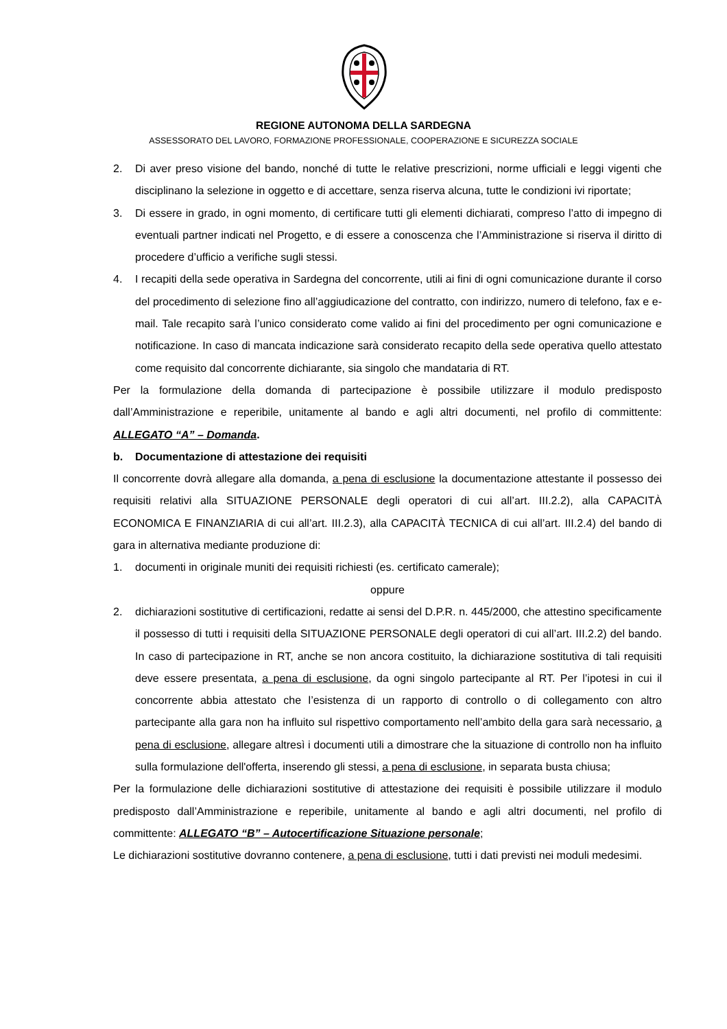REGIONE AUTONOMA DELLA SARDEGNA
ASSESSORATO DEL LAVORO, FORMAZIONE PROFESSIONALE, COOPERAZIONE E SICUREZZA SOCIALE
2. Di aver preso visione del bando, nonché di tutte le relative prescrizioni, norme ufficiali e leggi vigenti che disciplinano la selezione in oggetto e di accettare, senza riserva alcuna, tutte le condizioni ivi riportate;
3. Di essere in grado, in ogni momento, di certificare tutti gli elementi dichiarati, compreso l’atto di impegno di eventuali partner indicati nel Progetto, e di essere a conoscenza che l’Amministrazione si riserva il diritto di procedere d’ufficio a verifiche sugli stessi.
4. I recapiti della sede operativa in Sardegna del concorrente, utili ai fini di ogni comunicazione durante il corso del procedimento di selezione fino all’aggiudicazione del contratto, con indirizzo, numero di telefono, fax e e-mail. Tale recapito sarà l’unico considerato come valido ai fini del procedimento per ogni comunicazione e notificazione. In caso di mancata indicazione sarà considerato recapito della sede operativa quello attestato come requisito dal concorrente dichiarante, sia singolo che mandataria di RT.
Per la formulazione della domanda di partecipazione è possibile utilizzare il modulo predisposto dall’Amministrazione e reperibile, unitamente al bando e agli altri documenti, nel profilo di committente: ALLEGATO “A” – Domanda.
b. Documentazione di attestazione dei requisiti
Il concorrente dovrà allegare alla domanda, a pena di esclusione la documentazione attestante il possesso dei requisiti relativi alla SITUAZIONE PERSONALE degli operatori di cui all’art. III.2.2), alla CAPACITÀ ECONOMICA E FINANZIARIA di cui all’art. III.2.3), alla CAPACITÀ TECNICA di cui all’art. III.2.4) del bando di gara in alternativa mediante produzione di:
1. documenti in originale muniti dei requisiti richiesti (es. certificato camerale);
oppure
2. dichiarazioni sostitutive di certificazioni, redatte ai sensi del D.P.R. n. 445/2000, che attestino specificamente il possesso di tutti i requisiti della SITUAZIONE PERSONALE degli operatori di cui all’art. III.2.2) del bando. In caso di partecipazione in RT, anche se non ancora costituito, la dichiarazione sostitutiva di tali requisiti deve essere presentata, a pena di esclusione, da ogni singolo partecipante al RT. Per l’ipotesi in cui il concorrente abbia attestato che l’esistenza di un rapporto di controllo o di collegamento con altro partecipante alla gara non ha influito sul rispettivo comportamento nell’ambito della gara sarà necessario, a pena di esclusione, allegare altresì i documenti utili a dimostrare che la situazione di controllo non ha influito sulla formulazione dell'offerta, inserendo gli stessi, a pena di esclusione, in separata busta chiusa;
Per la formulazione delle dichiarazioni sostitutive di attestazione dei requisiti è possibile utilizzare il modulo predisposto dall’Amministrazione e reperibile, unitamente al bando e agli altri documenti, nel profilo di committente: ALLEGATO “B” – Autocertificazione Situazione personale;
Le dichiarazioni sostitutive dovranno contenere, a pena di esclusione, tutti i dati previsti nei moduli medesimi.